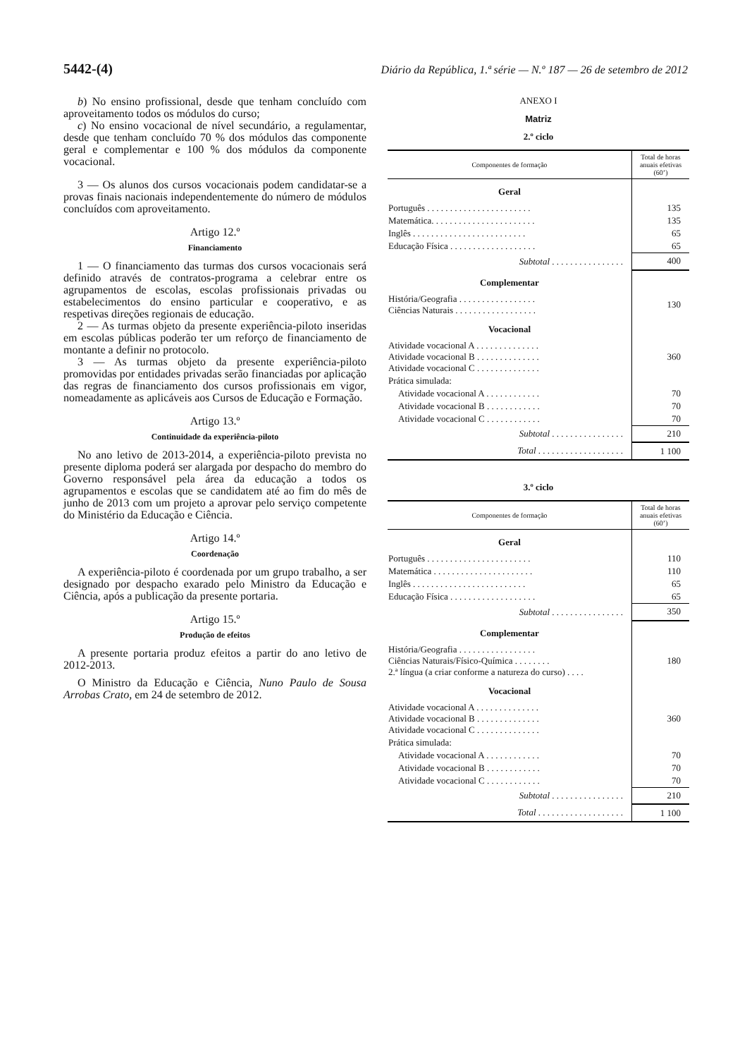5442-(4) Diário da República, 1.ª série — N.º 187 — 26 de setembro de 2012
b) No ensino profissional, desde que tenham concluído com aproveitamento todos os módulos do curso;
c) No ensino vocacional de nível secundário, a regulamentar, desde que tenham concluído 70 % dos módulos das componente geral e complementar e 100 % dos módulos da componente vocacional.
3 — Os alunos dos cursos vocacionais podem candidatar-se a provas finais nacionais independentemente do número de módulos concluídos com aproveitamento.
Artigo 12.º
Financiamento
1 — O financiamento das turmas dos cursos vocacionais será definido através de contratos-programa a celebrar entre os agrupamentos de escolas, escolas profissionais privadas ou estabelecimentos do ensino particular e cooperativo, e as respetivas direções regionais de educação.
2 — As turmas objeto da presente experiência-piloto inseridas em escolas públicas poderão ter um reforço de financiamento de montante a definir no protocolo.
3 — As turmas objeto da presente experiência-piloto promovidas por entidades privadas serão financiadas por aplicação das regras de financiamento dos cursos profissionais em vigor, nomeadamente as aplicáveis aos Cursos de Educação e Formação.
Artigo 13.º
Continuidade da experiência-piloto
No ano letivo de 2013-2014, a experiência-piloto prevista no presente diploma poderá ser alargada por despacho do membro do Governo responsável pela área da educação a todos os agrupamentos e escolas que se candidatem até ao fim do mês de junho de 2013 com um projeto a aprovar pelo serviço competente do Ministério da Educação e Ciência.
Artigo 14.º
Coordenação
A experiência-piloto é coordenada por um grupo trabalho, a ser designado por despacho exarado pelo Ministro da Educação e Ciência, após a publicação da presente portaria.
Artigo 15.º
Produção de efeitos
A presente portaria produz efeitos a partir do ano letivo de 2012-2013.
O Ministro da Educação e Ciência, Nuno Paulo de Sousa Arrobas Crato, em 24 de setembro de 2012.
ANEXO I
Matriz
2.º ciclo
| Componentes de formação | Total de horas anuais efetivas (60’) |
| --- | --- |
| Geral | |
| Português . . . . . . . . . . . . . . . . . . . . . . . | 135 |
| Matemática. . . . . . . . . . . . . . . . . . . . . . . | 135 |
| Inglês . . . . . . . . . . . . . . . . . . . . . . . . . | 65 |
| Educação Física . . . . . . . . . . . . . . . . . . . | 65 |
| Subtotal . . . . . . . . . . . . . . . . | 400 |
| Complementar | |
| História/Geografia . . . . . . . . . . . . . . . . . Ciências Naturais . . . . . . . . . . . . . . . . . . | 130 |
| Vocacional | |
| Atividade vocacional A . . . . . . . . . . . . . . Atividade vocacional B . . . . . . . . . . . . . . Atividade vocacional C . . . . . . . . . . . . . . | 360 |
| Prática simulada: | |
| Atividade vocacional A . . . . . . . . . . . . | 70 |
| Atividade vocacional B . . . . . . . . . . . . | 70 |
| Atividade vocacional C . . . . . . . . . . . . | 70 |
| Subtotal . . . . . . . . . . . . . . . . | 210 |
| Total . . . . . . . . . . . . . . . . . . . | 1 100 |
3.º ciclo
| Componentes de formação | Total de horas anuais efetivas (60’) |
| --- | --- |
| Geral | |
| Português . . . . . . . . . . . . . . . . . . . . . . . | 110 |
| Matemática . . . . . . . . . . . . . . . . . . . . . . | 110 |
| Inglês . . . . . . . . . . . . . . . . . . . . . . . . . | 65 |
| Educação Física . . . . . . . . . . . . . . . . . . . | 65 |
| Subtotal . . . . . . . . . . . . . . . . | 350 |
| Complementar | |
| História/Geografia . . . . . . . . . . . . . . . . . Ciências Naturais/Físico-Química . . . . . . . . 2.ª língua (a criar conforme a natureza do curso) . . . . | 180 |
| Vocacional | |
| Atividade vocacional A . . . . . . . . . . . . . . Atividade vocacional B . . . . . . . . . . . . . . Atividade vocacional C . . . . . . . . . . . . . . | 360 |
| Prática simulada: | |
| Atividade vocacional A . . . . . . . . . . . . | 70 |
| Atividade vocacional B . . . . . . . . . . . . | 70 |
| Atividade vocacional C . . . . . . . . . . . . | 70 |
| Subtotal . . . . . . . . . . . . . . . . | 210 |
| Total . . . . . . . . . . . . . . . . . . . | 1 100 |